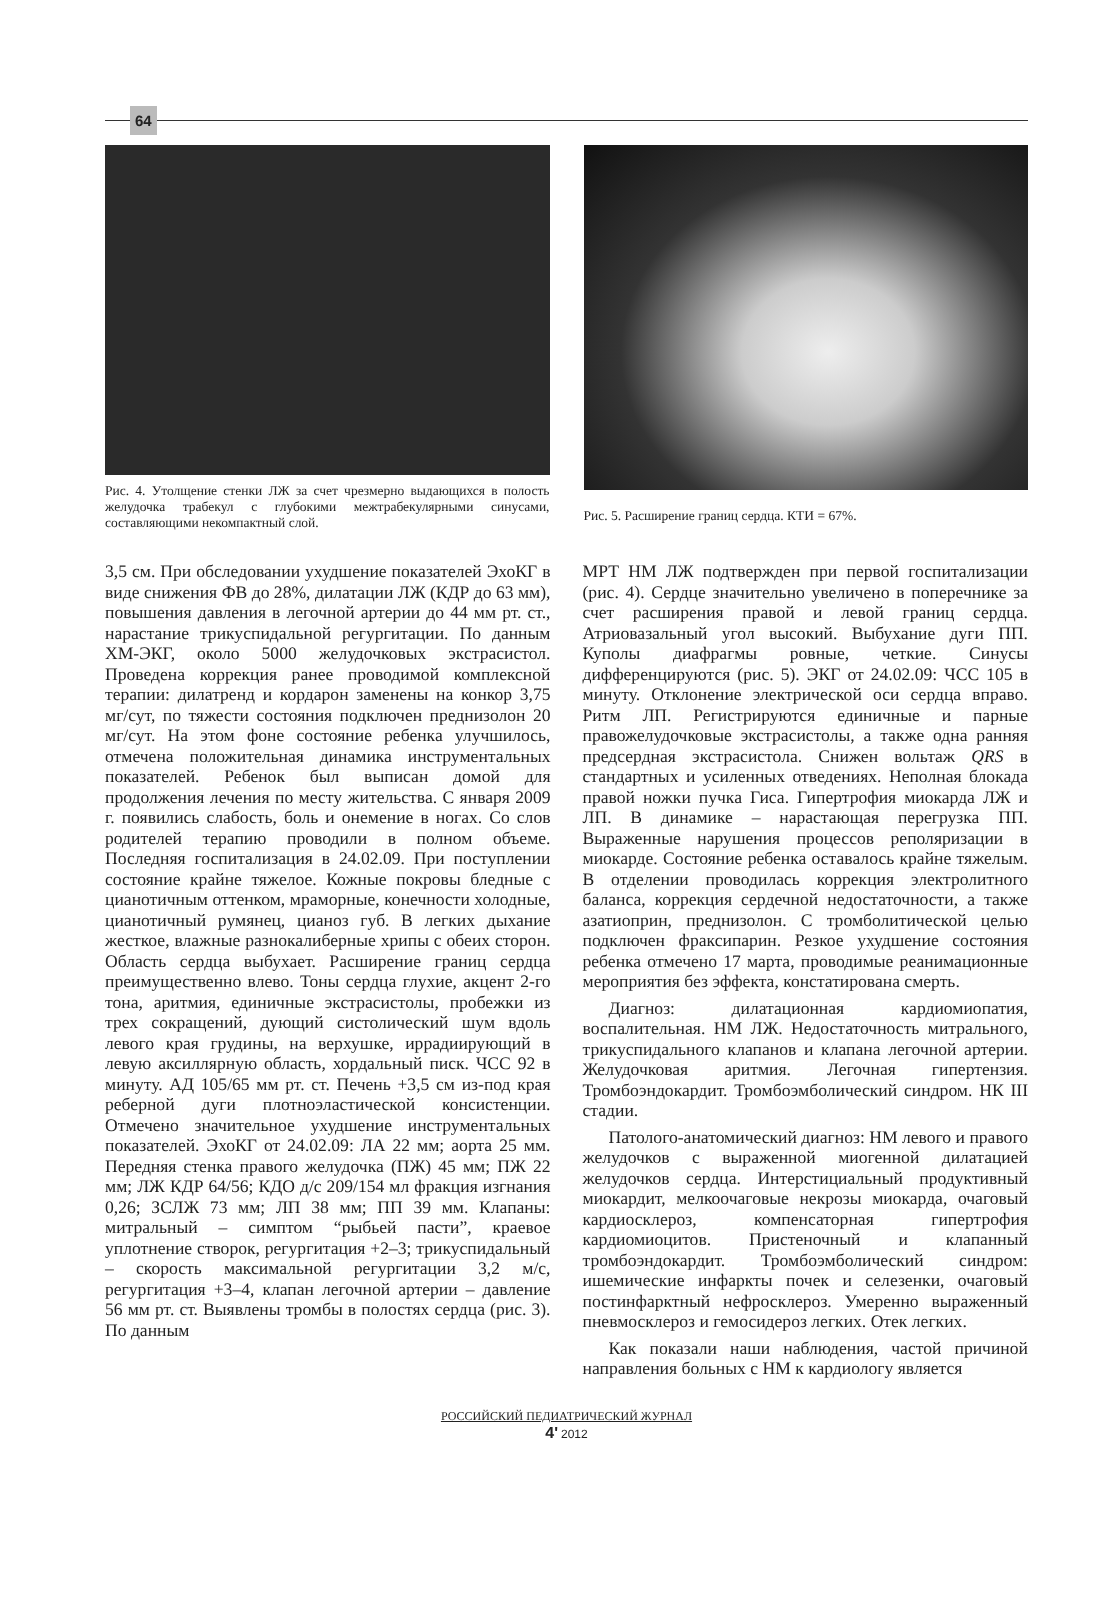64
Рис. 4. Утолщение стенки ЛЖ за счет чрезмерно выдающихся в полость желудочка трабекул с глубокими межтрабекулярными синусами, составляющими некомпактный слой.
Рис. 5. Расширение границ сердца. КТИ = 67%.
3,5 см. При обследовании ухудшение показателей ЭхоКГ в виде снижения ФВ до 28%, дилатации ЛЖ (КДР до 63 мм), повышения давления в легочной артерии до 44 мм рт. ст., нарастание трикуспидальной регургитации. По данным ХМ-ЭКГ, около 5000 желудочковых экстрасистол. Проведена коррекция ранее проводимой комплексной терапии: дилатренд и кордарон заменены на конкор 3,75 мг/сут, по тяжести состояния подключен преднизолон 20 мг/сут. На этом фоне состояние ребенка улучшилось, отмечена положительная динамика инструментальных показателей. Ребенок был выписан домой для продолжения лечения по месту жительства. С января 2009 г. появились слабость, боль и онемение в ногах. Со слов родителей терапию проводили в полном объеме. Последняя госпитализация в 24.02.09. При поступлении состояние крайне тяжелое. Кожные покровы бледные с цианотичным оттенком, мраморные, конечности холодные, цианотичный румянец, цианоз губ. В легких дыхание жесткое, влажные разнокалиберные хрипы с обеих сторон. Область сердца выбухает. Расширение границ сердца преимущественно влево. Тоны сердца глухие, акцент 2-го тона, аритмия, единичные экстрасистолы, пробежки из трех сокращений, дующий систолический шум вдоль левого края грудины, на верхушке, иррадиирующий в левую аксиллярную область, хордальный писк. ЧСС 92 в минуту. АД 105/65 мм рт. ст. Печень +3,5 см из-под края реберной дуги плотноэластической консистенции. Отмечено значительное ухудшение инструментальных показателей. ЭхоКГ от 24.02.09: ЛА 22 мм; аорта 25 мм. Передняя стенка правого желудочка (ПЖ) 45 мм; ПЖ 22 мм; ЛЖ КДР 64/56; КДО д/с 209/154 мл фракция изгнания 0,26; ЗСЛЖ 73 мм; ЛП 38 мм; ПП 39 мм. Клапаны: митральный – симптом “рыбьей пасти”, краевое уплотнение створок, регургитация +2–3; трикуспидальный – скорость максимальной регургитации 3,2 м/с, регургитация +3–4, клапан легочной артерии – давление 56 мм рт. ст. Выявлены тромбы в полостях сердца (рис. 3). По данным
МРТ НМ ЛЖ подтвержден при первой госпитализации (рис. 4). Сердце значительно увеличено в поперечнике за счет расширения правой и левой границ сердца. Атриовазальный угол высокий. Выбухание дуги ПП. Куполы диафрагмы ровные, четкие. Синусы дифференцируются (рис. 5). ЭКГ от 24.02.09: ЧСС 105 в минуту. Отклонение электрической оси сердца вправо. Ритм ЛП. Регистрируются единичные и парные правожелудочковые экстрасистолы, а также одна ранняя предсердная экстрасистола. Снижен вольтаж QRS в стандартных и усиленных отведениях. Неполная блокада правой ножки пучка Гиса. Гипертрофия миокарда ЛЖ и ЛП. В динамике – нарастающая перегрузка ПП. Выраженные нарушения процессов реполяризации в миокарде. Состояние ребенка оставалось крайне тяжелым. В отделении проводилась коррекция электролитного баланса, коррекция сердечной недостаточности, а также азатиоприн, преднизолон. С тромболитической целью подключен фраксипарин. Резкое ухудшение состояния ребенка отмечено 17 марта, проводимые реанимационные мероприятия без эффекта, констатирована смерть.
Диагноз: дилатационная кардиомиопатия, воспалительная. НМ ЛЖ. Недостаточность митрального, трикуспидального клапанов и клапана легочной артерии. Желудочковая аритмия. Легочная гипертензия. Тромбоэндокардит. Тромбоэмболический синдром. НК III стадии.
Патолого-анатомический диагноз: НМ левого и правого желудочков с выраженной миогенной дилатацией желудочков сердца. Интерстициальный продуктивный миокардит, мелкоочаговые некрозы миокарда, очаговый кардиосклероз, компенсаторная гипертрофия кардиомиоцитов. Пристеночный и клапанный тромбоэндокардит. Тромбоэмболический синдром: ишемические инфаркты почек и селезенки, очаговый постинфарктный нефросклероз. Умеренно выраженный пневмосклероз и гемосидероз легких. Отек легких.
Как показали наши наблюдения, частой причиной направления больных с НМ к кардиологу является
РОССИЙСКИЙ ПЕДИАТРИЧЕСКИЙ ЖУРНАЛ
4' 2012